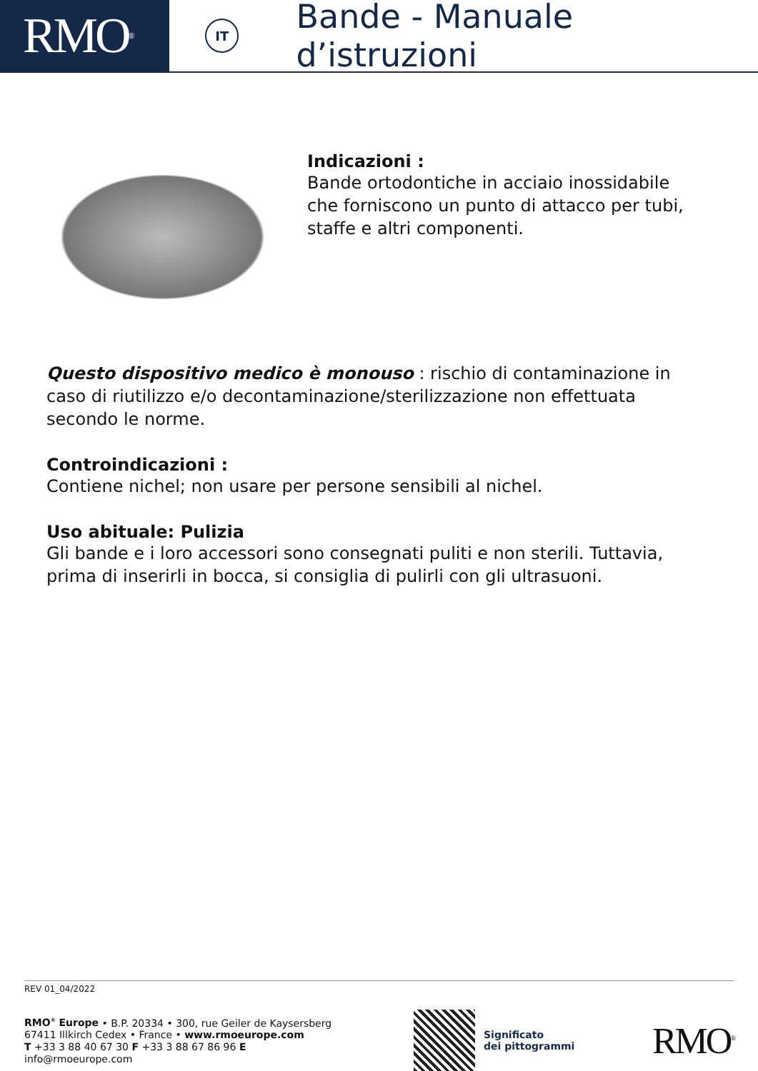RMO<sup>®</sup>
IT
Bande - Manuale d’istruzioni
Indicazioni :
Bande ortodontiche in acciaio inossidabile
che forniscono un punto di attacco per tubi,
staffe e altri componenti.
Questo dispositivo medico è monouso : rischio di contaminazione in caso di riutilizzo e/o decontaminazione/sterilizzazione non effettuata secondo le norme.
Controindicazioni :
Contiene nichel; non usare per persone sensibili al nichel.
Uso abituale: Pulizia
Gli bande e i loro accessori sono consegnati puliti e non sterili. Tuttavia, prima di inserirli in bocca, si consiglia di pulirli con gli ultrasuoni.
REV 01_04/2022
RMO<sup>®</sup> Europe • B.P. 20334 • 300, rue Geiler de Kaysersberg
67411 Illkirch Cedex • France • www.rmoeurope.com
T +33 3 88 40 67 30 F +33 3 88 67 86 96 E info@rmoeurope.com
Significato
dei pittogrammi
RMO<sup>®</sup>